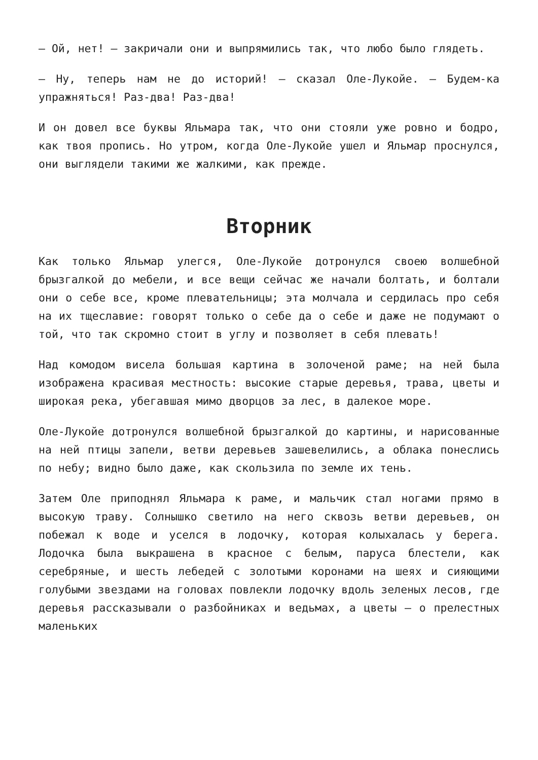— Ой, нет! — закричали они и выпрямились так, что любо было глядеть.
— Ну, теперь нам не до историй! — сказал Оле-Лукойе. — Будем-ка упражняться! Раз-два! Раз-два!
И он довел все буквы Яльмара так, что они стояли уже ровно и бодро, как твоя пропись. Но утром, когда Оле-Лукойе ушел и Яльмар проснулся, они выглядели такими же жалкими, как прежде.
Вторник
Как только Яльмар улегся, Оле-Лукойе дотронулся своею волшебной брызгалкой до мебели, и все вещи сейчас же начали болтать, и болтали они о себе все, кроме плевательницы; эта молчала и сердилась про себя на их тщеславие: говорят только о себе да о себе и даже не подумают о той, что так скромно стоит в углу и позволяет в себя плевать!
Над комодом висела большая картина в золоченой раме; на ней была изображена красивая местность: высокие старые деревья, трава, цветы и широкая река, убегавшая мимо дворцов за лес, в далекое море.
Оле-Лукойе дотронулся волшебной брызгалкой до картины, и нарисованные на ней птицы запели, ветви деревьев зашевелились, а облака понеслись по небу; видно было даже, как скользила по земле их тень.
Затем Оле приподнял Яльмара к раме, и мальчик стал ногами прямо в высокую траву. Солнышко светило на него сквозь ветви деревьев, он побежал к воде и уселся в лодочку, которая колыхалась у берега. Лодочка была выкрашена в красное с белым, паруса блестели, как серебряные, и шесть лебедей с золотыми коронами на шеях и сияющими голубыми звездами на головах повлекли лодочку вдоль зеленых лесов, где деревья рассказывали о разбойниках и ведьмах, а цветы — о прелестных маленьких